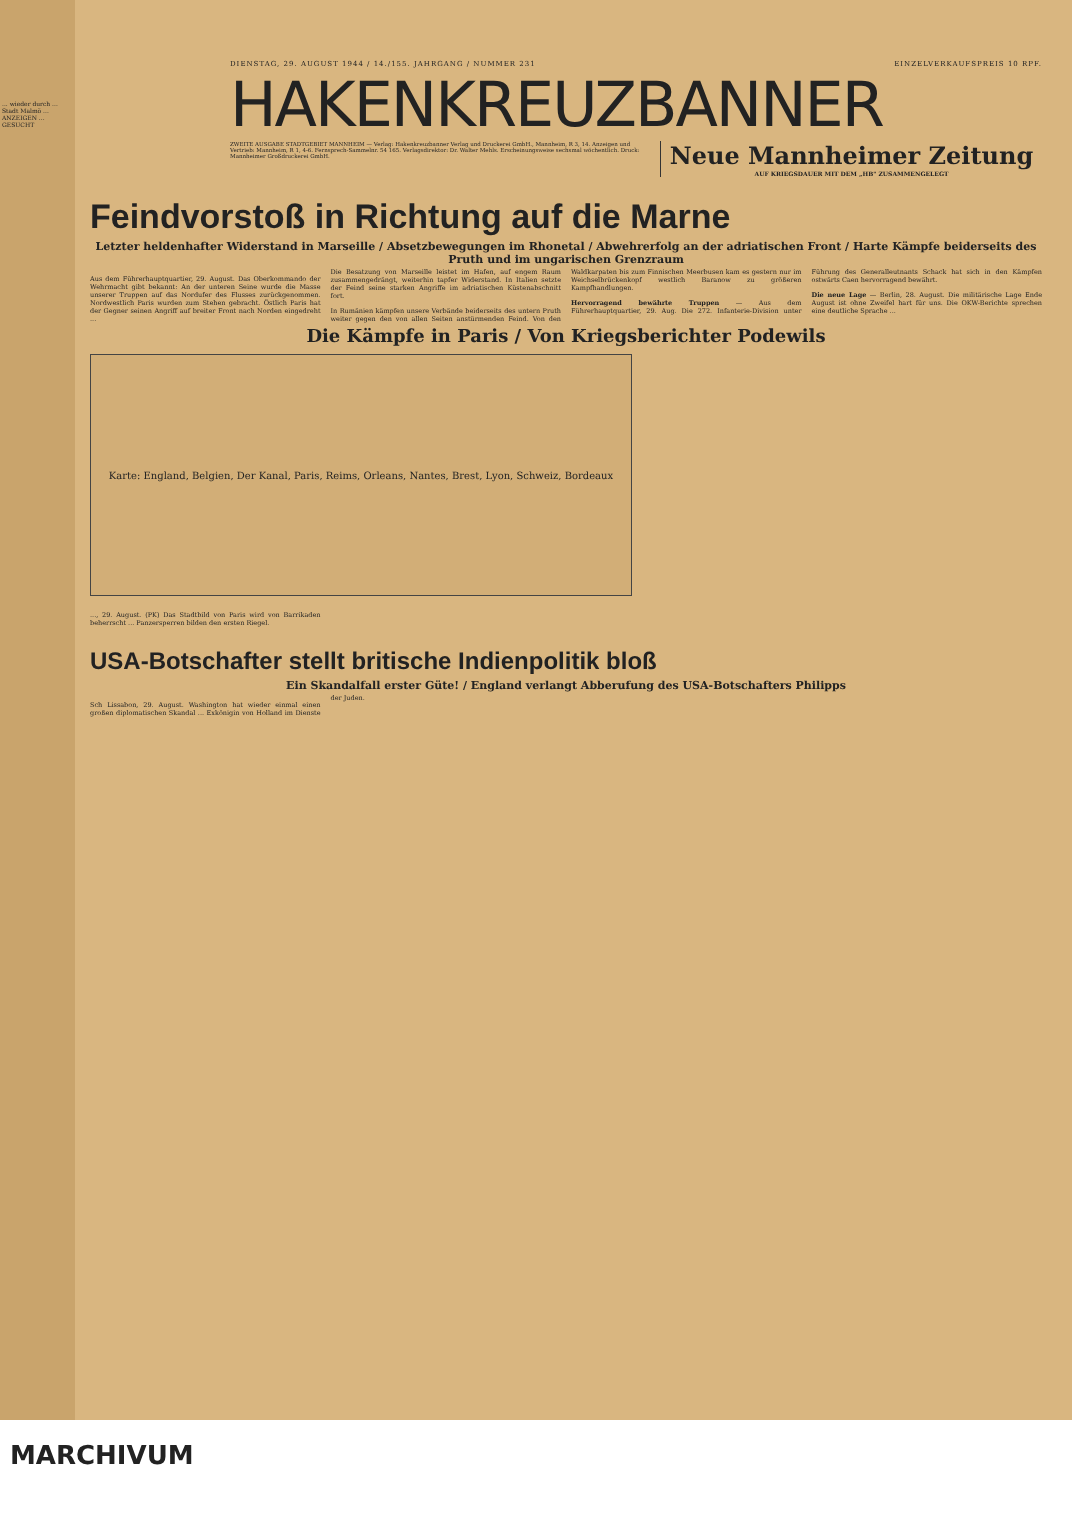... wieder durch ... Stadt Malmö ... ANZEIGEN ... GESUCHT
DIENSTAG, 29. AUGUST 1944 / 14./155. JAHRGANG / NUMMER 231 EINZELVERKAUFSPREIS 10 RPF.
HAKENKREUZBANNER
ZWEITE AUSGABE STADTGEBIET MANNHEIM — Verlag: Hakenkreuzbanner Verlag und Druckerei GmbH., Mannheim, R 3, 14. Anzeigen und Vertrieb: Mannheim, R 1, 4-6. Fernsprech-Sammelnr. 54 165. Verlagsdirektor: Dr. Walter Mehls. Erscheinungsweise sechsmal wöchentlich. Druck: Mannheimer Großdruckerei GmbH.
Neue Mannheimer Zeitung
AUF KRIEGSDAUER MIT DEM „HB" ZUSAMMENGELEGT
Feindvorstoß in Richtung auf die Marne
Letzter heldenhafter Widerstand in Marseille / Absetzbewegungen im Rhonetal / Abwehrerfolg an der adriatischen Front / Harte Kämpfe beiderseits des Pruth und im ungarischen Grenzraum
Aus dem Führerhauptquartier, 29. August. Das Oberkommando der Wehrmacht gibt bekannt: An der unteren Seine wurde die Masse unserer Truppen auf das Nordufer des Flusses zurückgenommen. Nordwestlich Paris wurden zum Stehen gebracht. Östlich Paris hat der Gegner seinen Angriff auf breiter Front nach Norden eingedreht ...
Die Besatzung von Marseille leistet im Hafen, auf engem Raum zusammengedrängt, weiterhin tapfer Widerstand. In Italien setzte der Feind seine starken Angriffe im adriatischen Küstenabschnitt fort.
In Rumänien kämpfen unsere Verbände beiderseits des untern Pruth weiter gegen den von allen Seiten anstürmenden Feind. Von den Waldkarpaten bis zum Finnischen Meerbusen kam es gestern nur im Weichselbrückenkopf westlich Baranow zu größeren Kampfhandlungen.
Hervorragend bewährte Truppen — Aus dem Führerhauptquartier, 29. Aug. Die 272. Infanterie-Division unter Führung des Generalleutnants Schack hat sich in den Kämpfen ostwärts Caen hervorragend bewährt.
Die neue Lage — Berlin, 28. August. Die militärische Lage Ende August ist ohne Zweifel hart für uns. Die OKW-Berichte sprechen eine deutliche Sprache ...
Die Kämpfe in Paris / Von Kriegsberichter Podewils
Karte: England, Belgien, Der Kanal, Paris, Reims, Orleans, Nantes, Brest, Lyon, Schweiz, Bordeaux
..., 29. August. (PK) Das Stadtbild von Paris wird von Barrikaden beherrscht ... Panzersperren bilden den ersten Riegel.
USA-Botschafter stellt britische Indienpolitik bloß
Ein Skandalfall erster Güte! / England verlangt Abberufung des USA-Botschafters Philipps
Sch Lissabon, 29. August. Washington hat wieder einmal einen großen diplomatischen Skandal ... Exkönigin von Holland im Dienste der Juden.
MARCHIVUM